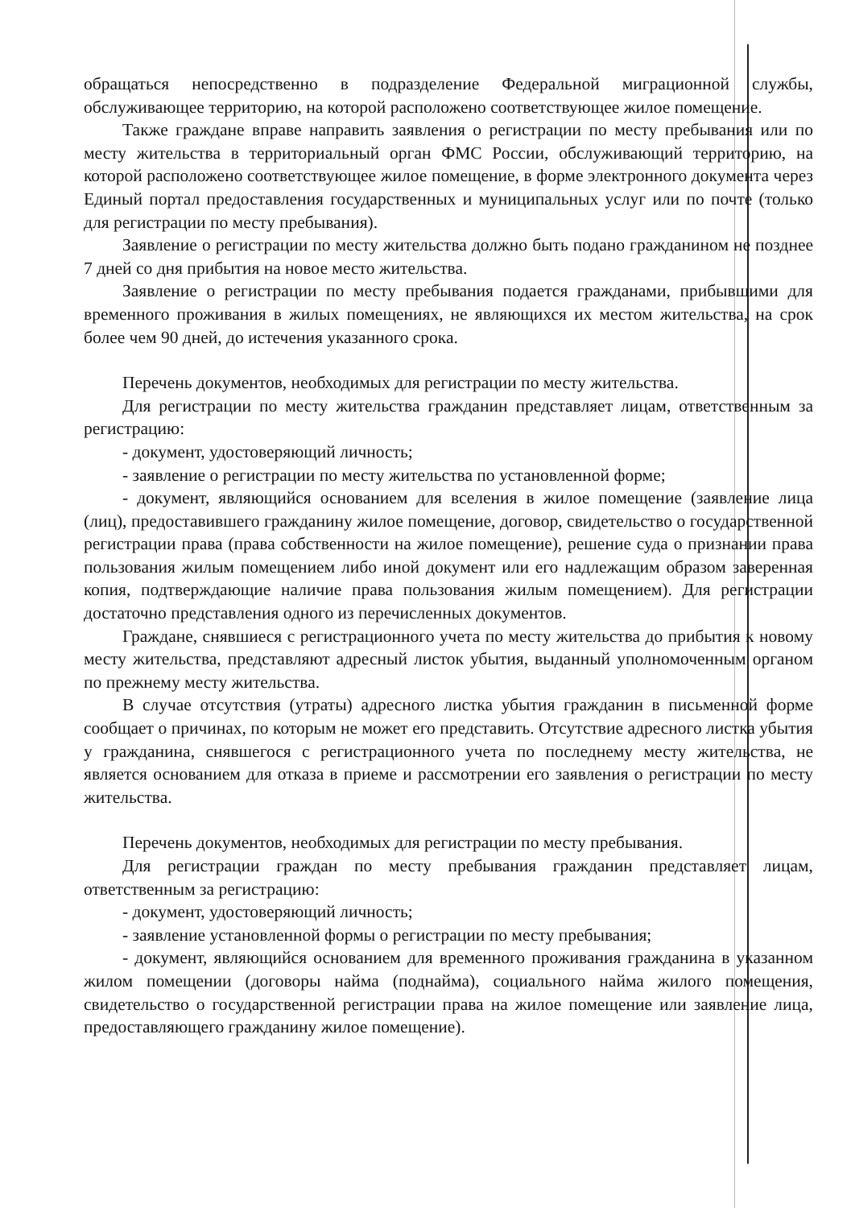обращаться непосредственно в подразделение Федеральной миграционной службы, обслуживающее территорию, на которой расположено соответствующее жилое помещение.
Также граждане вправе направить заявления о регистрации по месту пребывания или по месту жительства в территориальный орган ФМС России, обслуживающий территорию, на которой расположено соответствующее жилое помещение, в форме электронного документа через Единый портал предоставления государственных и муниципальных услуг или по почте (только для регистрации по месту пребывания).
Заявление о регистрации по месту жительства должно быть подано гражданином не позднее 7 дней со дня прибытия на новое место жительства.
Заявление о регистрации по месту пребывания подается гражданами, прибывшими для временного проживания в жилых помещениях, не являющихся их местом жительства, на срок более чем 90 дней, до истечения указанного срока.
Перечень документов, необходимых для регистрации по месту жительства.
Для регистрации по месту жительства гражданин представляет лицам, ответственным за регистрацию:
- документ, удостоверяющий личность;
- заявление о регистрации по месту жительства по установленной форме;
- документ, являющийся основанием для вселения в жилое помещение (заявление лица (лиц), предоставившего гражданину жилое помещение, договор, свидетельство о государственной регистрации права (права собственности на жилое помещение), решение суда о признании права пользования жилым помещением либо иной документ или его надлежащим образом заверенная копия, подтверждающие наличие права пользования жилым помещением). Для регистрации достаточно представления одного из перечисленных документов.
Граждане, снявшиеся с регистрационного учета по месту жительства до прибытия к новому месту жительства, представляют адресный листок убытия, выданный уполномоченным органом по прежнему месту жительства.
В случае отсутствия (утраты) адресного листка убытия гражданин в письменной форме сообщает о причинах, по которым не может его представить. Отсутствие адресного листка убытия у гражданина, снявшегося с регистрационного учета по последнему месту жительства, не является основанием для отказа в приеме и рассмотрении его заявления о регистрации по месту жительства.
Перечень документов, необходимых для регистрации по месту пребывания.
Для регистрации граждан по месту пребывания гражданин представляет лицам, ответственным за регистрацию:
- документ, удостоверяющий личность;
- заявление установленной формы о регистрации по месту пребывания;
- документ, являющийся основанием для временного проживания гражданина в указанном жилом помещении (договоры найма (поднайма), социального найма жилого помещения, свидетельство о государственной регистрации права на жилое помещение или заявление лица, предоставляющего гражданину жилое помещение).